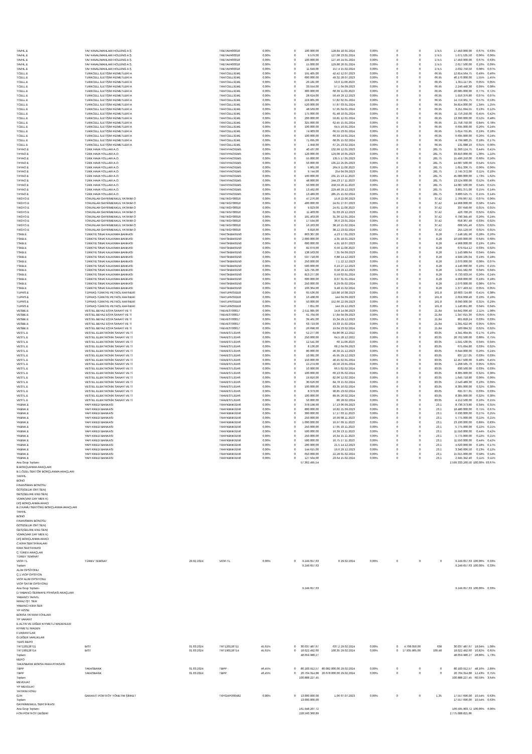| TAVHL.E | TAV HAVALİMANLARI HOLDİNG A.Ş. | | TRETAVH00018 | 0,00% | 0 | 100.000,00 | 128,84 | 18.01.2024 | 0,00% | 0 | 0 | 174,5 | 17.450.000,00 | 0,67% | 0,63% |
| TAVHL.E | TAV HAVALİMANLARI HOLDİNG A.Ş. | | TRETAVH00018 | 0,00% | 0 | 9.579,00 | 127,08 | 23.01.2024 | 0,00% | 0 | 0 | 174,5 | 1.671.535,50 | 0,06% | 0,06% |
| TAVHL.E | TAV HAVALİMANLARI HOLDİNG A.Ş. | | TRETAVH00018 | 0,00% | 0 | 100.000,00 | 127,46 | 24.01.2024 | 0,00% | 0 | 0 | 174,5 | 17.450.000,00 | 0,67% | 0,63% |
| TAVHL.E | TAV HAVALİMANLARI HOLDİNG A.Ş. | | TRETAVH00018 | 0,00% | 0 | 15.000,00 | 129,88 | 26.01.2024 | 0,00% | 0 | 0 | 174,5 | 2.617.500,00 | 0,10% | 0,09% |
| TAVHL.E | TAV HAVALİMANLARI HOLDİNG A.Ş. | | TRETAVH00018 | 0,00% | 0 | 11.649,00 | 157,4 | 15.02.2024 | 0,00% | 0 | 0 | 174,5 | 2.032.750,50 | 0,08% | 0,07% |
| TCELL.E | TURKCELL İLETİŞİM HİZMETLERİ A | | TRATCELL91M1 | 0,00% | 0 | 191.405,00 | 42,42 | 12.07.2023 | 0,00% | 0 | 0 | 66,95 | 12.814.564,75 | 0,49% | 0,46% |
| TCELL.E | TURKCELL İLETİŞİM HİZMETLERİ A | | TRATCELL91M1 | 0,00% | 0 | 600.000,00 | 49,32 | 28.07.2023 | 0,00% | 0 | 0 | 66,95 | 40.170.000,00 | 1,55% | 1,45% |
| TCELL.E | TURKCELL İLETİŞİM HİZMETLERİ A | | TRATCELL91M1 | 0,00% | 0 | 20.181,00 | 53,6 | 11.08.2023 | 0,00% | 0 | 0 | 66,95 | 1.351.117,95 | 0,05% | 0,05% |
| TCELL.E | TURKCELL İLETİŞİM HİZMETLERİ A | | TRATCELL91M1 | 0,00% | 0 | 33.554,00 | 57,1 | 04.09.2023 | 0,00% | 0 | 0 | 66,95 | 2.246.440,30 | 0,09% | 0,08% |
| TCELL.E | TURKCELL İLETİŞİM HİZMETLERİ A | | TRATCELL91M1 | 0,00% | 0 | 300.000,00 | 60,39 | 11.09.2023 | 0,00% | 0 | 0 | 66,95 | 20.085.000,00 | 0,77% | 0,72% |
| TCELL.E | TURKCELL İLETİŞİM HİZMETLERİ A | | TRATCELL91M1 | 0,00% | 0 | 28.624,00 | 56,49 | 29.12.2023 | 0,00% | 0 | 0 | 66,95 | 1.916.376,80 | 0,07% | 0,07% |
| TCELL.E | TURKCELL İLETİŞİM HİZMETLERİ A | | TRATCELL91M1 | 0,00% | 0 | 219.865,00 | 57,82 | 02.01.2024 | 0,00% | 0 | 0 | 66,95 | 14.719.961,75 | 0,57% | 0,53% |
| TCELL.E | TURKCELL İLETİŞİM HİZMETLERİ A | | TRATCELL91M1 | 0,00% | 0 | 520.000,00 | 57,87 | 03.01.2024 | 0,00% | 0 | 0 | 66,95 | 34.814.000,00 | 1,34% | 1,25% |
| TCELL.E | TURKCELL İLETİŞİM HİZMETLERİ A | | TRATCELL91M1 | 0,00% | 0 | 48.569,00 | 57,95 | 04.01.2024 | 0,00% | 0 | 0 | 66,95 | 3.251.694,55 | 0,13% | 0,12% |
| TCELL.E | TURKCELL İLETİŞİM HİZMETLERİ A | | TRATCELL91M1 | 0,00% | 0 | 175.000,00 | 61,48 | 10.01.2024 | 0,00% | 0 | 0 | 66,95 | 11.716.250,00 | 0,45% | 0,42% |
| TCELL.E | TURKCELL İLETİŞİM HİZMETLERİ A | | TRATCELL91M1 | 0,00% | 0 | 200.000,00 | 59,81 | 12.01.2024 | 0,00% | 0 | 0 | 66,95 | 13.390.000,00 | 0,52% | 0,48% |
| TCELL.E | TURKCELL İLETİŞİM HİZMETLERİ A | | TRATCELL91M1 | 0,00% | 0 | 325.000,00 | 62,45 | 15.01.2024 | 0,00% | 0 | 0 | 66,95 | 21.758.750,00 | 0,84% | 0,78% |
| TCELL.E | TURKCELL İLETİŞİM HİZMETLERİ A | | TRATCELL91M1 | 0,00% | 0 | 100.000,00 | 64,5 | 16.01.2024 | 0,00% | 0 | 0 | 66,95 | 6.695.000,00 | 0,26% | 0,24% |
| TCELL.E | TURKCELL İLETİŞİM HİZMETLERİ A | | TRATCELL91M1 | 0,00% | 0 | 74.903,00 | 66,55 | 23.01.2024 | 0,00% | 0 | 0 | 66,95 | 5.014.755,85 | 0,19% | 0,18% |
| TCELL.E | TURKCELL İLETİŞİM HİZMETLERİ A | | TRATCELL91M1 | 0,00% | 0 | 100.000,00 | 66,33 | 24.01.2024 | 0,00% | 0 | 0 | 66,95 | 6.695.000,00 | 0,26% | 0,24% |
| TCELL.E | TURKCELL İLETİŞİM HİZMETLERİ A | | TRATCELL91M1 | 0,00% | 0 | 71.695,00 | 68,05 | 15.02.2024 | 0,00% | 0 | 0 | 66,95 | 4.799.980,25 | 0,18% | 0,17% |
| TCELL.E | TURKCELL İLETİŞİM HİZMETLERİ A | | TRATCELL91M1 | 0,00% | 0 | 1.958,00 | 67,25 | 23.02.2024 | 0,00% | 0 | 0 | 66,95 | 131.088,10 | 0,01% | 0,00% |
| THYAO.E | TÜRK HAVA YOLLARI A.O. | | TRATHYAO91M5 | 0,00% | 0 | 40.437,00 | 132,99 | 12.01.2023 | 0,00% | 0 | 0 | 281,75 | 11.393.124,75 | 0,44% | 0,41% |
| THYAO.E | TÜRK HAVA YOLLARI A.O. | | TRATHYAO91M5 | 0,00% | 0 | 120.000,00 | 129,08 | 16.05.2023 | 0,00% | 0 | 0 | 281,75 | 33.810.000,00 | 1,30% | 1,22% |
| THYAO.E | TÜRK HAVA YOLLARI A.O. | | TRATHYAO91M5 | 0,00% | 0 | 55.000,00 | 135,5 | 17.05.2023 | 0,00% | 0 | 0 | 281,75 | 15.496.250,00 | 0,60% | 0,56% |
| THYAO.E | TÜRK HAVA YOLLARI A.O. | | TRATHYAO91M5 | 0,00% | 0 | 50.000,00 | 135,22 | 25.05.2023 | 0,00% | 0 | 0 | 281,75 | 14.087.500,00 | 0,54% | 0,51% |
| THYAO.E | TÜRK HAVA YOLLARI A.O. | | TRATHYAO91M5 | 0,00% | 0 | 5.861,00 | 264,9 | 11.08.2023 | 0,00% | 0 | 0 | 281,75 | 1.651.336,75 | 0,06% | 0,06% |
| THYAO.E | TÜRK HAVA YOLLARI A.O. | | TRATHYAO91M5 | 0,00% | 0 | 9.744,00 | 254 | 04.09.2023 | 0,00% | 0 | 0 | 281,75 | 2.745.372,00 | 0,11% | 0,10% |
| THYAO.E | TÜRK HAVA YOLLARI A.O. | | TRATHYAO91M5 | 0,00% | 0 | 160.000,00 | 231,15 | 13.11.2023 | 0,00% | 0 | 0 | 281,75 | 45.080.000,00 | 1,73% | 1,62% |
| THYAO.E | TÜRK HAVA YOLLARI A.O. | | TRATHYAO91M5 | 0,00% | 0 | 48.000,00 | 244,23 | 17.11.2023 | 0,00% | 0 | 0 | 281,75 | 13.524.000,00 | 0,52% | 0,49% |
| THYAO.E | TÜRK HAVA YOLLARI A.O. | | TRATHYAO91M5 | 0,00% | 0 | 50.000,00 | 258,59 | 20.11.2023 | 0,00% | 0 | 0 | 281,75 | 14.087.500,00 | 0,54% | 0,51% |
| THYAO.E | TÜRK HAVA YOLLARI A.O. | | TRATHYAO91M5 | 0,00% | 0 | 13.492,00 | 229,48 | 29.12.2023 | 0,00% | 0 | 0 | 281,75 | 3.801.371,00 | 0,15% | 0,14% |
| THYAO.E | TÜRK HAVA YOLLARI A.O. | | TRATHYAO91M5 | 0,00% | 0 | 13.489,00 | 285,25 | 15.02.2024 | 0,00% | 0 | 0 | 281,75 | 3.800.525,75 | 0,15% | 0,14% |
| TRGYO.E | TORUNLAR GAYRİMENKUL YATIRIM O | | TRETRGY00018 | 0,00% | 0 | 47.276,00 | 15,8 | 22.06.2023 | 0,00% | 0 | 0 | 37,42 | 1.769.067,92 | 0,07% | 0,06% |
| TRGYO.E | TORUNLAR GAYRİMENKUL YATIRIM O | | TRETRGY00018 | 0,00% | 0 | 400.000,00 | 24,61 | 27.07.2023 | 0,00% | 0 | 0 | 37,42 | 14.968.000,00 | 0,58% | 0,54% |
| TRGYO.E | TORUNLAR GAYRİMENKUL YATIRIM O | | TRETRGY00018 | 0,00% | 0 | 9.023,00 | 24,61 | 11.08.2023 | 0,00% | 0 | 0 | 37,42 | 337.640,66 | 0,01% | 0,01% |
| TRGYO.E | TORUNLAR GAYRİMENKUL YATIRIM O | | TRETRGY00018 | 0,00% | 0 | 11.403,00 | 31,03 | 29.12.2023 | 0,00% | 0 | 0 | 37,42 | 426.700,26 | 0,02% | 0,02% |
| TRGYO.E | TORUNLAR GAYRİMENKUL YATIRIM O | | TRETRGY00018 | 0,00% | 0 | 181.463,00 | 31,36 | 12.01.2024 | 0,00% | 0 | 0 | 37,42 | 6.790.345,46 | 0,26% | 0,24% |
| TRGYO.E | TORUNLAR GAYRİMENKUL YATIRIM O | | TRETRGY00018 | 0,00% | 0 | 17.594,00 | 36,6 | 23.01.2024 | 0,00% | 0 | 0 | 37,42 | 658.367,48 | 0,03% | 0,02% |
| TRGYO.E | TORUNLAR GAYRİMENKUL YATIRIM O | | TRETRGY00018 | 0,00% | 0 | 16.263,00 | 38,16 | 15.02.2024 | 0,00% | 0 | 0 | 37,42 | 608.561,46 | 0,02% | 0,02% |
| TRGYO.E | TORUNLAR GAYRİMENKUL YATIRIM O | | TRETRGY00018 | 0,00% | 0 | 6.818,00 | 38,12 | 23.02.2024 | 0,00% | 0 | 0 | 37,42 | 255.129,56 | 0,01% | 0,01% |
| TSKB.E | TÜRKİYE SINAİ KALKINMA BANKASI | | TRATSKBW91N0 | 0,00% | 0 | 863.307,00 | 4,23 | 17.01.2023 | 0,00% | 0 | 0 | 8,28 | 7.148.181,96 | 0,28% | 0,26% |
| TSKB.E | TÜRKİYE SINAİ KALKINMA BANKASI | | TRATSKBW91N0 | 0,00% | 0 | 2.000.000,00 | 4,35 | 18.01.2023 | 0,00% | 0 | 0 | 8,28 | 16.560.000,00 | 0,64% | 0,60% |
| TSKB.E | TÜRKİYE SINAİ KALKINMA BANKASI | | TRATSKBW91N0 | 0,00% | 0 | 600.000,00 | 4,91 | 18.07.2023 | 0,00% | 0 | 0 | 8,28 | 4.968.000,00 | 0,19% | 0,18% |
| TSKB.E | TÜRKİYE SINAİ KALKINMA BANKASI | | TRATSKBW91N0 | 0,00% | 0 | 82.079,00 | 6,56 | 11.08.2023 | 0,00% | 0 | 0 | 8,28 | 679.614,12 | 0,03% | 0,02% |
| TSKB.E | TÜRKİYE SINAİ KALKINMA BANKASI | | TRATSKBW91N0 | 0,00% | 0 | 138.163,00 | 7,31 | 04.09.2023 | 0,00% | 0 | 0 | 8,28 | 1.143.989,64 | 0,04% | 0,04% |
| TSKB.E | TÜRKİYE SINAİ KALKINMA BANKASI | | TRATSKBW91N0 | 0,00% | 0 | 597.718,00 | 6,88 | 14.12.2023 | 0,00% | 0 | 0 | 8,28 | 4.949.105,04 | 0,19% | 0,18% |
| TSKB.E | TÜRKİYE SINAİ KALKINMA BANKASI | | TRATSKBW91N0 | 0,00% | 0 | 250.000,00 | 7,1 | 22.12.2023 | 0,00% | 0 | 0 | 8,28 | 2.070.000,00 | 0,08% | 0,07% |
| TSKB.E | TÜRKİYE SINAİ KALKINMA BANKASI | | TRATSKBW91N0 | 0,00% | 0 | 500.000,00 | 6,19 | 27.12.2023 | 0,00% | 0 | 0 | 8,28 | 4.140.000,00 | 0,16% | 0,15% |
| TSKB.E | TÜRKİYE SINAİ KALKINMA BANKASI | | TRATSKBW91N0 | 0,00% | 0 | 125.795,00 | 6,58 | 29.12.2023 | 0,00% | 0 | 0 | 8,28 | 1.041.582,60 | 0,04% | 0,04% |
| TSKB.E | TÜRKİYE SINAİ KALKINMA BANKASI | | TRATSKBW91N0 | 0,00% | 0 | 813.277,00 | 6,59 | 02.01.2024 | 0,00% | 0 | 0 | 8,28 | 6.733.933,56 | 0,26% | 0,24% |
| TSKB.E | TÜRKİYE SINAİ KALKINMA BANKASI | | TRATSKBW91N0 | 0,00% | 0 | 600.000,00 | 8,07 | 31.01.2024 | 0,00% | 0 | 0 | 8,28 | 4.968.000,00 | 0,19% | 0,18% |
| TSKB.E | TÜRKİYE SINAİ KALKINMA BANKASI | | TRATSKBW91N0 | 0,00% | 0 | 250.000,00 | 8,29 | 05.02.2024 | 0,00% | 0 | 0 | 8,28 | 2.070.000,00 | 0,08% | 0,07% |
| TSKB.E | TÜRKİYE SINAİ KALKINMA BANKASI | | TRATSKBW91N0 | 0,00% | 0 | 166.364,00 | 9,48 | 15.02.2024 | 0,00% | 0 | 0 | 8,28 | 1.377.493,92 | 0,05% | 0,05% |
| TUPRS.E | TÜPRAŞ-TÜRKİYE PETROL RAFİNERİ | | TRATUPRS91E8 | 0,00% | 0 | 65.536,00 | 119,88 | 16.08.2023 | 0,00% | 0 | 0 | 161,8 | 10.603.724,80 | 0,41% | 0,38% |
| TUPRS.E | TÜPRAŞ-TÜRKİYE PETROL RAFİNERİ | | TRATUPRS91E8 | 0,00% | 0 | 16.438,00 | 144 | 04.09.2023 | 0,00% | 0 | 0 | 161,8 | 2.659.668,40 | 0,10% | 0,10% |
| TUPRS.E | TÜPRAŞ-TÜRKİYE PETROL RAFİNERİ | | TRATUPRS91E8 | 0,00% | 0 | 50.000,00 | 152,66 | 22.09.2023 | 0,00% | 0 | 0 | 161,8 | 8.090.000,00 | 0,31% | 0,29% |
| TUPRS.E | TÜPRAŞ-TÜRKİYE PETROL RAFİNERİ | | TRATUPRS91E8 | 0,00% | 0 | 7.051,00 | 144 | 29.12.2023 | 0,00% | 0 | 0 | 161,8 | 1.140.851,80 | 0,04% | 0,04% |
| VESBE.E | VESTEL BEYAZ EŞYA SANAYİ VE Tİ | | TREVEST00017 | 0,00% | 0 | 2.511.085,00 | 14,8 | 14.08.2023 | 0,00% | 0 | 0 | 21,84 | 54.842.096,40 | 2,11% | 1,98% |
| VESBE.E | VESTEL BEYAZ EŞYA SANAYİ VE Tİ | | TREVEST00017 | 0,00% | 0 | 61.704,00 | 17,84 | 04.09.2023 | 0,00% | 0 | 0 | 21,84 | 1.347.615,36 | 0,05% | 0,05% |
| VESBE.E | VESTEL BEYAZ EŞYA SANAYİ VE Tİ | | TREVEST00017 | 0,00% | 0 | 39.461,00 | 15,34 | 29.12.2023 | 0,00% | 0 | 0 | 21,84 | 861.828,24 | 0,03% | 0,03% |
| VESBE.E | VESTEL BEYAZ EŞYA SANAYİ VE Tİ | | TREVEST00017 | 0,00% | 0 | 63.719,00 | 19,33 | 15.02.2024 | 0,00% | 0 | 0 | 21,84 | 1.391.622,96 | 0,05% | 0,05% |
| VESBE.E | VESTEL BEYAZ EŞYA SANAYİ VE Tİ | | TREVEST00017 | 0,00% | 0 | 26.698,00 | 19,04 | 23.02.2024 | 0,00% | 0 | 0 | 21,84 | 583.084,32 | 0,02% | 0,02% |
| VESTL.E | VESTEL ELEKTRONİK SANAYİ VE Tİ | | TRAVESTL91H6 | 0,00% | 0 | 52.277,00 | 64,86 | 06.12.2022 | 0,00% | 0 | 0 | 83,05 | 4.341.604,85 | 0,17% | 0,16% |
| VESTL.E | VESTEL ELEKTRONİK SANAYİ VE Tİ | | TRAVESTL91H6 | 0,00% | 0 | 250.000,00 | 64,5 | 28.12.2022 | 0,00% | 0 | 0 | 83,05 | 20.762.500,00 | 0,80% | 0,75% |
| VESTL.E | VESTEL ELEKTRONİK SANAYİ VE Tİ | | TRAVESTL91H6 | 0,00% | 0 | 12.541,00 | 60 | 11.08.2023 | 0,00% | 0 | 0 | 83,05 | 1.041.530,05 | 0,04% | 0,04% |
| VESTL.E | VESTEL ELEKTRONİK SANAYİ VE Tİ | | TRAVESTL91H6 | 0,00% | 0 | 8.136,00 | 68,2 | 04.09.2023 | 0,00% | 0 | 0 | 83,05 | 675.694,80 | 0,03% | 0,02% |
| VESTL.E | VESTEL ELEKTRONİK SANAYİ VE Tİ | | TRAVESTL91H6 | 0,00% | 0 | 80.000,00 | 46,39 | 21.12.2023 | 0,00% | 0 | 0 | 83,05 | 6.644.000,00 | 0,26% | 0,24% |
| VESTL.E | VESTEL ELEKTRONİK SANAYİ VE Tİ | | TRAVESTL91H6 | 0,00% | 0 | 10.081,00 | 45,95 | 29.12.2023 | 0,00% | 0 | 0 | 83,05 | 837.227,05 | 0,03% | 0,03% |
| VESTL.E | VESTEL ELEKTRONİK SANAYİ VE Tİ | | TRAVESTL91H6 | 0,00% | 0 | 150.000,00 | 46,45 | 02.01.2024 | 0,00% | 0 | 0 | 83,05 | 12.457.500,00 | 0,48% | 0,45% |
| VESTL.E | VESTEL ELEKTRONİK SANAYİ VE Tİ | | TRAVESTL91H6 | 0,00% | 0 | 15.274,00 | 49,56 | 23.01.2024 | 0,00% | 0 | 0 | 83,05 | 1.268.505,70 | 0,05% | 0,05% |
| VESTL.E | VESTEL ELEKTRONİK SANAYİ VE Tİ | | TRAVESTL91H6 | 0,00% | 0 | 10.000,00 | 66,5 | 02.02.2024 | 0,00% | 0 | 0 | 83,05 | 830.500,00 | 0,03% | 0,03% |
| VESTL.E | VESTEL ELEKTRONİK SANAYİ VE Tİ | | TRAVESTL91H6 | 0,00% | 0 | 100.000,00 | 66,13 | 05.02.2024 | 0,00% | 0 | 0 | 83,05 | 8.305.000,00 | 0,32% | 0,30% |
| VESTL.E | VESTEL ELEKTRONİK SANAYİ VE Tİ | | TRAVESTL91H6 | 0,00% | 0 | 19.816,00 | 82,06 | 12.02.2024 | 0,00% | 0 | 0 | 83,05 | 1.645.718,80 | 0,06% | 0,06% |
| VESTL.E | VESTEL ELEKTRONİK SANAYİ VE Tİ | | TRAVESTL91H6 | 0,00% | 0 | 30.626,00 | 84,78 | 15.02.2024 | 0,00% | 0 | 0 | 83,05 | 2.543.489,30 | 0,10% | 0,09% |
| VESTL.E | VESTEL ELEKTRONİK SANAYİ VE Tİ | | TRAVESTL91H6 | 0,00% | 0 | 100.000,00 | 83,35 | 16.02.2024 | 0,00% | 0 | 0 | 83,05 | 8.305.000,00 | 0,32% | 0,30% |
| VESTL.E | VESTEL ELEKTRONİK SANAYİ VE Tİ | | TRAVESTL91H6 | 0,00% | 0 | 8.373,00 | 90,85 | 23.02.2024 | 0,00% | 0 | 0 | 83,05 | 695.377,65 | 0,03% | 0,03% |
| VESTL.E | VESTEL ELEKTRONİK SANAYİ VE Tİ | | TRAVESTL91H6 | 0,00% | 0 | 100.000,00 | 89,95 | 26.02.2024 | 0,00% | 0 | 0 | 83,05 | 8.305.000,00 | 0,32% | 0,30% |
| VESTL.E | VESTEL ELEKTRONİK SANAYİ VE Tİ | | TRAVESTL91H6 | 0,00% | 0 | 50.000,00 | 86 | 28.02.2024 | 0,00% | 0 | 0 | 83,05 | 4.152.500,00 | 0,16% | 0,15% |
| YKBNK.E | YAPI KREDİ BANKASI | | TRAYKBNK91N6 | 0,00% | 0 | 378.198,00 | 17,13 | 06.09.2023 | 0,00% | 0 | 0 | 23,1 | 8.736.373,80 | 0,34% | 0,31% |
| YKBNK.E | YAPI KREDİ BANKASI | | TRAYKBNK91N6 | 0,00% | 0 | 800.000,00 | 16,82 | 21.09.2023 | 0,00% | 0 | 0 | 23,1 | 18.480.000,00 | 0,71% | 0,67% |
| YKBNK.E | YAPI KREDİ BANKASI | | TRAYKBNK91N6 | 0,00% | 0 | 300.000,00 | 17,17 | 03.11.2023 | 0,00% | 0 | 0 | 23,1 | 6.930.000,00 | 0,27% | 0,25% |
| YKBNK.E | YAPI KREDİ BANKASI | | TRAYKBNK91N6 | 0,00% | 0 | 250.000,00 | 16,99 | 08.11.2023 | 0,00% | 0 | 0 | 23,1 | 5.775.000,00 | 0,22% | 0,21% |
| YKBNK.E | YAPI KREDİ BANKASI | | TRAYKBNK91N6 | 0,00% | 0 | 1.000.000,00 | 16,97 | 09.11.2023 | 0,00% | 0 | 0 | 23,1 | 23.100.000,00 | 0,89% | 0,83% |
| YKBNK.E | YAPI KREDİ BANKASI | | TRAYKBNK91N6 | 0,00% | 0 | 250.000,00 | 17,05 | 10.11.2023 | 0,00% | 0 | 0 | 23,1 | 5.775.000,00 | 0,22% | 0,21% |
| YKBNK.E | YAPI KREDİ BANKASI | | TRAYKBNK91N6 | 0,00% | 0 | 500.000,00 | 16,39 | 13.11.2023 | 0,00% | 0 | 0 | 23,1 | 11.550.000,00 | 0,44% | 0,42% |
| YKBNK.E | YAPI KREDİ BANKASI | | TRAYKBNK91N6 | 0,00% | 0 | 250.000,00 | 16,34 | 15.11.2023 | 0,00% | 0 | 0 | 23,1 | 5.775.000,00 | 0,22% | 0,21% |
| YKBNK.E | YAPI KREDİ BANKASI | | TRAYKBNK91N6 | 0,00% | 0 | 500.000,00 | 16,75 | 17.11.2023 | 0,00% | 0 | 0 | 23,1 | 11.550.000,00 | 0,44% | 0,42% |
| YKBNK.E | YAPI KREDİ BANKASI | | TRAYKBNK91N6 | 0,00% | 0 | 200.000,00 | 21,5 | 14.12.2023 | 0,00% | 0 | 0 | 23,1 | 4.620.000,00 | 0,18% | 0,17% |
| YKBNK.E | YAPI KREDİ BANKASI | | TRAYKBNK91N6 | 0,00% | 0 | 144.615,00 | 19,6 | 29.12.2023 | 0,00% | 0 | 0 | 23,1 | 3.340.606,50 | 0,13% | 0,12% |
| YKBNK.E | YAPI KREDİ BANKASI | | TRAYKBNK91N6 | 0,00% | 0 | 650.000,00 | 22,28 | 01.02.2024 | 0,00% | 0 | 0 | 23,1 | 15.015.000,00 | 0,58% | 0,54% |
| YKBNK.E | YAPI KREDİ BANKASI | | TRAYKBNK91N6 | 0,00% | 0 | 127.504,00 | 23,64 | 15.02.2024 | 0,00% | 0 | 0 | 23,1 | 2.945.342,40 | 0,11% | 0,11% |
| Ana Grup Toplamı | | | | | | 57.362.495,54 | | | | | | | 2.599.333.260,50 | 100,00% | 93,67% |
| B.BORÇLANMA ARAÇLARI | | | | | | | | | | | | | | | |
| B.1.ÖZEL SEKTÖR BORÇLANMA ARAÇLARI | | | | | | | | | | | | | | | |
| TAHVIL | | | | | | | | | | | | | | | |
| BONO | | | | | | | | | | | | | | | |
| FINANSMAN BONOSU | | | | | | | | | | | | | | | |
| GOS(GELIR ORT.SEN) | | | | | | | | | | | | | | | |
| GES(GELIRE END.SEN) | | | | | | | | | | | | | | | |
| VDMK(VAR DAY MEN K) | | | | | | | | | | | | | | | |
| DIŞ BORÇLANMA ARACI | | | | | | | | | | | | | | | |
| B.2.KAMU SEKTÖRÜ BORÇLANMA ARAÇLARI | | | | | | | | | | | | | | | |
| TAHVIL | | | | | | | | | | | | | | | |
| BONO | | | | | | | | | | | | | | | |
| FINANSMAN BONOSU | | | | | | | | | | | | | | | |
| GOS(GELIR ORT.SEN) | | | | | | | | | | | | | | | |
| GES(GELIRE END.SEN) | | | | | | | | | | | | | | | |
| VDMK(VAR DAY MEN K) | | | | | | | | | | | | | | | |
| DIŞ BORÇLANMA ARACI | | | | | | | | | | | | | | | |
| C.KİRA SERTİFİKALARI | | | | | | | | | | | | | | | |
| KIRA SERTIFIKASI | | | | | | | | | | | | | | | |
| Ç.TÜREV ARAÇLAR | | | | | | | | | | | | | | | |
| TÜREV TEMİNAT | | | | | | | | | | | | | | | |
| VIOP-TL | TÜREV TEMİNAT | 29.02.2024 | VIOP-TL | 0,00% | 0 | 9.249.657,63 | 0 | 29.02.2024 | 0,00% | 0 | 0 | 0 | 9.249.657,63 | 100,00% | 0,33% |
| Toplam | | | | | | 9.249.657,63 | | | | | | | 9.249.657,63 | 100,00% | 0,33% |
| ALIM OPSİYONU | | | | | | | | | | | | | | | |
| Ç.1.VIOP OPSİYON | | | | | | | | | | | | | | | |
| VIOP ALIM OPSIYONU | | | | | | | | | | | | | | | |
| VIOP SATIM OPSIYONU | | | | | | | | | | | | | | | |
| Ana Grup Toplamı | | | | | | 9.249.657,63 | | | | | | | 9.249.657,63 | 100,00% | 0,33% |
| D.YABANCI SERMAYE PİYASASI ARAÇLARI | | | | | | | | | | | | | | | |
| YABANCI TAHVIL | | | | | | | | | | | | | | | |
| İKRAZ İŞT. SER | | | | | | | | | | | | | | | |
| YABANCI KIRA SER | | | | | | | | | | | | | | | |
| YP HİSSE | | | | | | | | | | | | | | | |
| BORSA YATIRIM FONLARI | | | | | | | | | | | | | | | |
| YP VARANT | | | | | | | | | | | | | | | |
| E.ALTIN VE DİĞER KIYMETLİ MADENLER | | | | | | | | | | | | | | | |
| KIYMETLİ MADEN | | | | | | | | | | | | | | | |
| F.VARANTLAR | | | | | | | | | | | | | | | |
| G.DİĞER VARLIKLAR | | | | | | | | | | | | | | | |
| TERS REPO | | | | | | | | | | | | | | | |
| TRT120128T11 | BIST | 01.03.2024 | TRT120128T11 | 45,61% | 0 | 30.037.487,67 | 637,2 | 29.02.2024 | 0,00% | 0 | 4.708.050,00 | 638 | 30.037.487,67 | 18,04% | 1,08% |
| TRT190128T14 | BIST | 01.03.2024 | TRT190128T14 | 45,61% | 0 | 18.022.492,60 | 100,35 | 29.02.2024 | 0,00% | 0 | 17.935.865,00 | 100,48 | 18.022.492,60 | 10,82% | 0,65% |
| Toplam | | | | | | 48.059.980,27 | | | | | | | 48.059.980,27 | 28,86% | 1,73% |
| REPO | | | | | | | | | | | | | | | |
| TAKASBANK BORSA PARA PİYASASI | | | | | | | | | | | | | | | |
| TBPP | TAKASBANK | 01.03.2024 | TBPP | 46,45% | 0 | 80.183.912,57 | 80.082.000,00 | 29.02.2024 | 0,00% | 0 | 0 | 0 | 80.183.912,57 | 48,16% | 2,89% |
| TBPP | TAKASBANK | 01.03.2024 | TBPP | 46,45% | 0 | 20.704.314,88 | 20.678.000,00 | 29.02.2024 | 0,00% | 0 | 0 | 0 | 20.704.314,88 | 12,43% | 0,75% |
| Toplam | | | | | | 100.888.227,45 | | | | | | | 100.888.227,45 | 60,59% | 3,64% |
| MEVDUAT | | | | | | | | | | | | | | | |
| YP MEVDUAT | | | | | | | | | | | | | | | |
| YATIRIM FONU | | | | | | | | | | | | | | | |
| GJH | GARANTİ PORTFÖY YÖNETİM ŞİRKET | | TRYGAPO00482 | 0,00% | 0 | 13.000.000,00 | 1,06 | 07.07.2023 | 0,00% | 0 | 0 | 1,35 | 17.557.696,00 | 10,54% | 0,63% |
| Toplam | | | | | | 13.000.000,00 | | | | | | | 17.557.696,00 | 10,54% | 0,63% |
| GAYRİMENKUL SERTİFİKASI | | | | | | | | | | | | | | | |
| Ana Grup Toplamı | | | | | | 161.948.207,72 | | | | | | | 166.505.903,72 | 100,00% | 6,00% |
| FON PORTFOY DEĞERİ | | | | | | 228.560.360,89 | | | | | | | 2.775.088.821,86 | | |